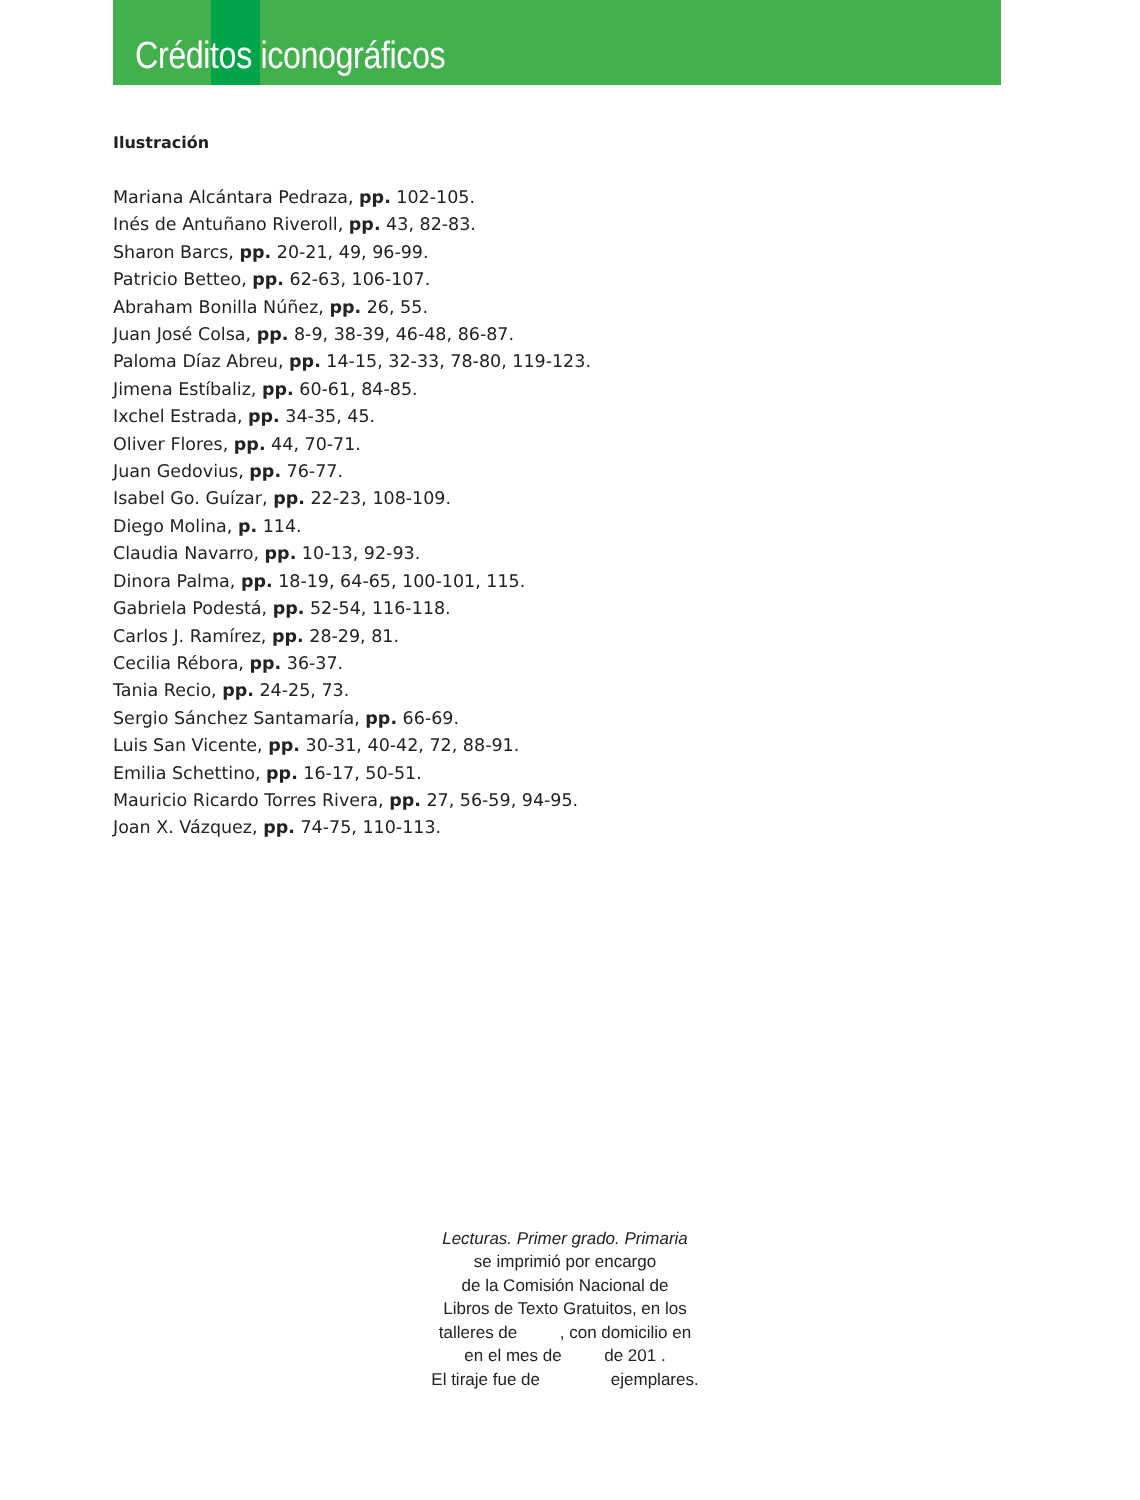Créditos iconográficos
Ilustración
Mariana Alcántara Pedraza, pp. 102-105.
Inés de Antuñano Riveroll, pp. 43, 82-83.
Sharon Barcs, pp. 20-21, 49, 96-99.
Patricio Betteo, pp. 62-63, 106-107.
Abraham Bonilla Núñez, pp. 26, 55.
Juan José Colsa, pp. 8-9, 38-39, 46-48, 86-87.
Paloma Díaz Abreu, pp. 14-15, 32-33, 78-80, 119-123.
Jimena Estíbaliz, pp. 60-61, 84-85.
Ixchel Estrada, pp. 34-35, 45.
Oliver Flores, pp. 44, 70-71.
Juan Gedovius, pp. 76-77.
Isabel Go. Guízar, pp. 22-23, 108-109.
Diego Molina, p. 114.
Claudia Navarro, pp. 10-13, 92-93.
Dinora Palma, pp. 18-19, 64-65, 100-101, 115.
Gabriela Podestá, pp. 52-54, 116-118.
Carlos J. Ramírez, pp. 28-29, 81.
Cecilia Rébora, pp. 36-37.
Tania Recio, pp. 24-25, 73.
Sergio Sánchez Santamaría, pp. 66-69.
Luis San Vicente, pp. 30-31, 40-42, 72, 88-91.
Emilia Schettino, pp. 16-17, 50-51.
Mauricio Ricardo Torres Rivera, pp. 27, 56-59, 94-95.
Joan X. Vázquez, pp. 74-75, 110-113.
Lecturas. Primer grado. Primaria
se imprimió por encargo
de la Comisión Nacional de
Libros de Texto Gratuitos, en los
talleres de , con domicilio en
en el mes de de 201 .
El tiraje fue de ejemplares.